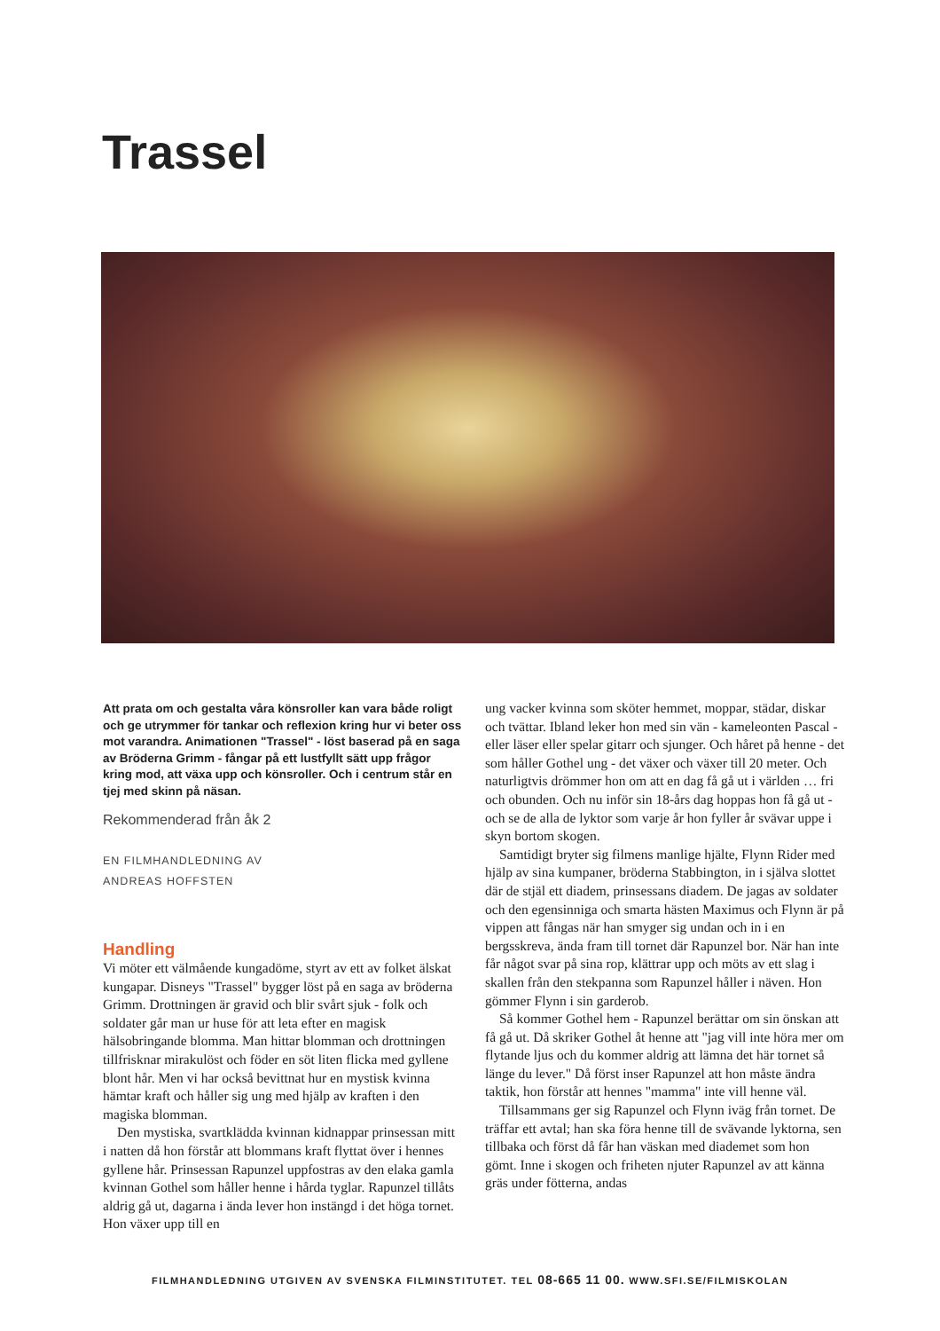Trassel
Att prata om och gestalta våra könsroller kan vara både roligt och ge utrymmer för tankar och reflexion kring hur vi beter oss mot varandra. Animationen "Trassel" - löst baserad på en saga av Bröderna Grimm - fångar på ett lustfyllt sätt upp frågor kring mod, att växa upp och könsroller. Och i centrum står en tjej med skinn på näsan.
Rekommenderad från åk 2
EN FILMHANDLEDNING AV
ANDREAS HOFFSTEN
Handling
Vi möter ett välmående kungadöme, styrt av ett av folket älskat kungapar. Disneys "Trassel" bygger löst på en saga av bröderna Grimm. Drottningen är gravid och blir svårt sjuk - folk och soldater går man ur huse för att leta efter en magisk hälsobringande blomma. Man hittar blomman och drottningen tillfrisknar mirakulöst och föder en söt liten flicka med gyllene blont hår. Men vi har också bevittnat hur en mystisk kvinna hämtar kraft och håller sig ung med hjälp av kraften i den magiska blomman.
Den mystiska, svartklädda kvinnan kidnappar prinsessan mitt i natten då hon förstår att blommans kraft flyttat över i hennes gyllene hår. Prinsessan Rapunzel uppfostras av den elaka gamla kvinnan Gothel som håller henne i hårda tyglar. Rapunzel tillåts aldrig gå ut, dagarna i ända lever hon instängd i det höga tornet. Hon växer upp till en
ung vacker kvinna som sköter hemmet, moppar, städar, diskar och tvättar. Ibland leker hon med sin vän - kameleonten Pascal - eller läser eller spelar gitarr och sjunger. Och håret på henne - det som håller Gothel ung - det växer och växer till 20 meter. Och naturligtvis drömmer hon om att en dag få gå ut i världen … fri och obunden. Och nu inför sin 18-års dag hoppas hon få gå ut - och se de alla de lyktor som varje år hon fyller år svävar uppe i skyn bortom skogen.
Samtidigt bryter sig filmens manlige hjälte, Flynn Rider med hjälp av sina kumpaner, bröderna Stabbington, in i själva slottet där de stjäl ett diadem, prinsessans diadem. De jagas av soldater och den egensinniga och smarta hästen Maximus och Flynn är på vippen att fångas när han smyger sig undan och in i en bergsskreva, ända fram till tornet där Rapunzel bor. När han inte får något svar på sina rop, klättrar upp och möts av ett slag i skallen från den stekpanna som Rapunzel håller i näven. Hon gömmer Flynn i sin garderob.
Så kommer Gothel hem - Rapunzel berättar om sin önskan att få gå ut. Då skriker Gothel åt henne att "jag vill inte höra mer om flytande ljus och du kommer aldrig att lämna det här tornet så länge du lever." Då först inser Rapunzel att hon måste ändra taktik, hon förstår att hennes "mamma" inte vill henne väl.
Tillsammans ger sig Rapunzel och Flynn iväg från tornet. De träffar ett avtal; han ska föra henne till de svävande lyktorna, sen tillbaka och först då får han väskan med diademet som hon gömt. Inne i skogen och friheten njuter Rapunzel av att känna gräs under fötterna, andas
FILMHANDLEDNING UTGIVEN AV SVENSKA FILMINSTITUTET. TEL 08-665 11 00. WWW.SFI.SE/FILMISKOLAN